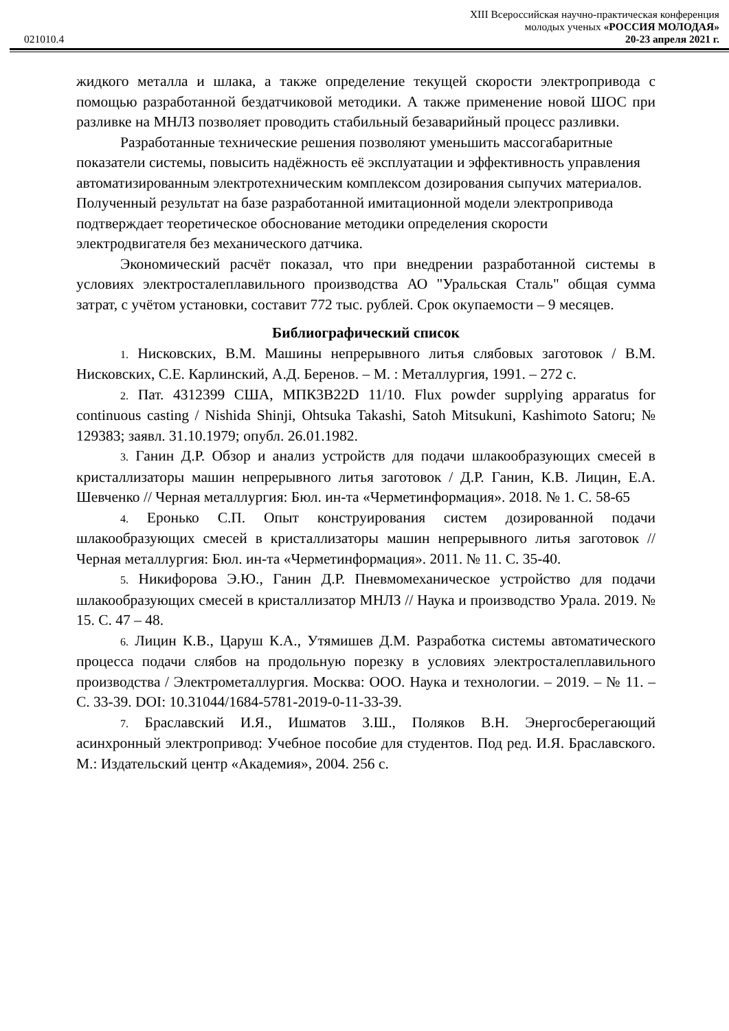XIII Всероссийская научно-практическая конференция
молодых ученых «РОССИЯ МОЛОДАЯ»
021010.4 20-23 апреля 2021 г.
жидкого металла и шлака, а также определение текущей скорости электропривода с помощью разработанной бездатчиковой методики. А также применение новой ШОС при разливке на МНЛЗ позволяет проводить стабильный безаварийный процесс разливки.
Разработанные технические решения позволяют уменьшить массогабаритные показатели системы, повысить надёжность её эксплуатации и эффективность управления автоматизированным электротехническим комплексом дозирования сыпучих материалов. Полученный результат на базе разработанной имитационной модели электропривода подтверждает теоретическое обоснование методики определения скорости электродвигателя без механического датчика.
Экономический расчёт показал, что при внедрении разработанной системы в условиях электросталеплавильного производства АО "Уральская Сталь" общая сумма затрат, с учётом установки, составит 772 тыс. рублей. Срок окупаемости – 9 месяцев.
Библиографический список
1. Нисковских, В.М. Машины непрерывного литья слябовых заготовок / В.М. Нисковских, С.Е. Карлинский, А.Д. Беренов. – М. : Металлургия, 1991. – 272 с.
2. Пат. 4312399 США, МПК3B22D 11/10. Flux powder supplying apparatus for continuous casting / Nishida Shinji, Ohtsuka Takashi, Satoh Mitsukuni, Kashimoto Satoru; № 129383; заявл. 31.10.1979; опубл. 26.01.1982.
3. Ганин Д.Р. Обзор и анализ устройств для подачи шлакообразующих смесей в кристаллизаторы машин непрерывного литья заготовок / Д.Р. Ганин, К.В. Лицин, Е.А. Шевченко // Черная металлургия: Бюл. ин-та «Черметинформация». 2018. № 1. С. 58-65
4. Еронько С.П. Опыт конструирования систем дозированной подачи шлакообразующих смесей в кристаллизаторы машин непрерывного литья заготовок // Черная металлургия: Бюл. ин-та «Черметинформация». 2011. № 11. С. 35-40.
5. Никифорова Э.Ю., Ганин Д.Р. Пневмомеханическое устройство для подачи шлакообразующих смесей в кристаллизатор МНЛЗ // Наука и производство Урала. 2019. № 15. С. 47 – 48.
6. Лицин К.В., Царуш К.А., Утямишев Д.М. Разработка системы автоматического процесса подачи слябов на продольную порезку в условиях электросталеплавильного производства / Электрометаллургия. Москва: ООО. Наука и технологии. – 2019. – № 11. – С. 33-39. DOI: 10.31044/1684-5781-2019-0-11-33-39.
7. Браславский И.Я., Ишматов З.Ш., Поляков В.Н. Энергосберегающий асинхронный электропривод: Учебное пособие для студентов. Под ред. И.Я. Браславского. М.: Издательский центр «Академия», 2004. 256 с.